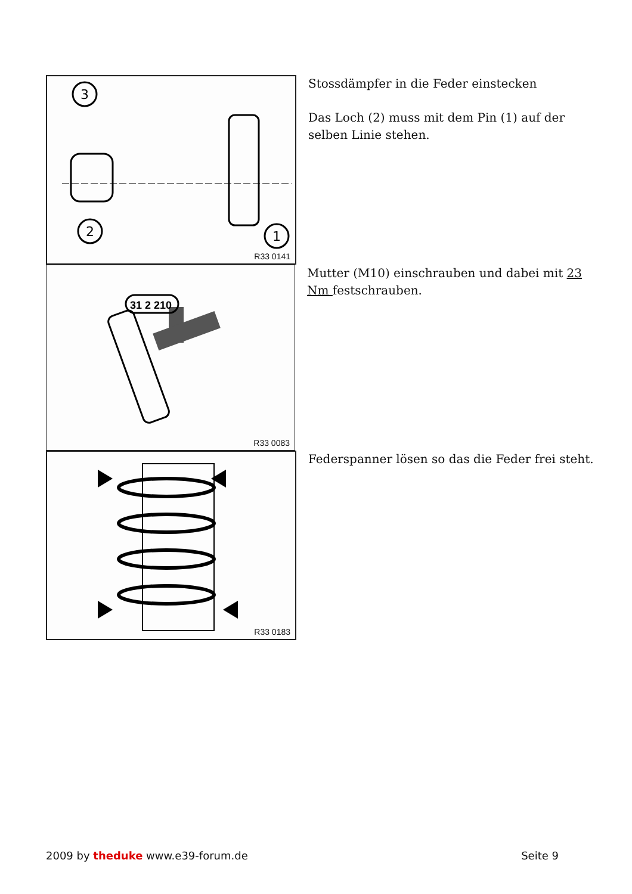3
2
1
R33 0141
Stossdämpfer in die Feder einstecken
Das Loch (2) muss mit dem Pin (1) auf der selben Linie stehen.
31 2 210
R33 0083
Mutter (M10) einschrauben und dabei mit 23 Nm festschrauben.
R33 0183
Federspanner lösen so das die Feder frei steht.
2009 by theduke www.e39-forum.de
Seite 9